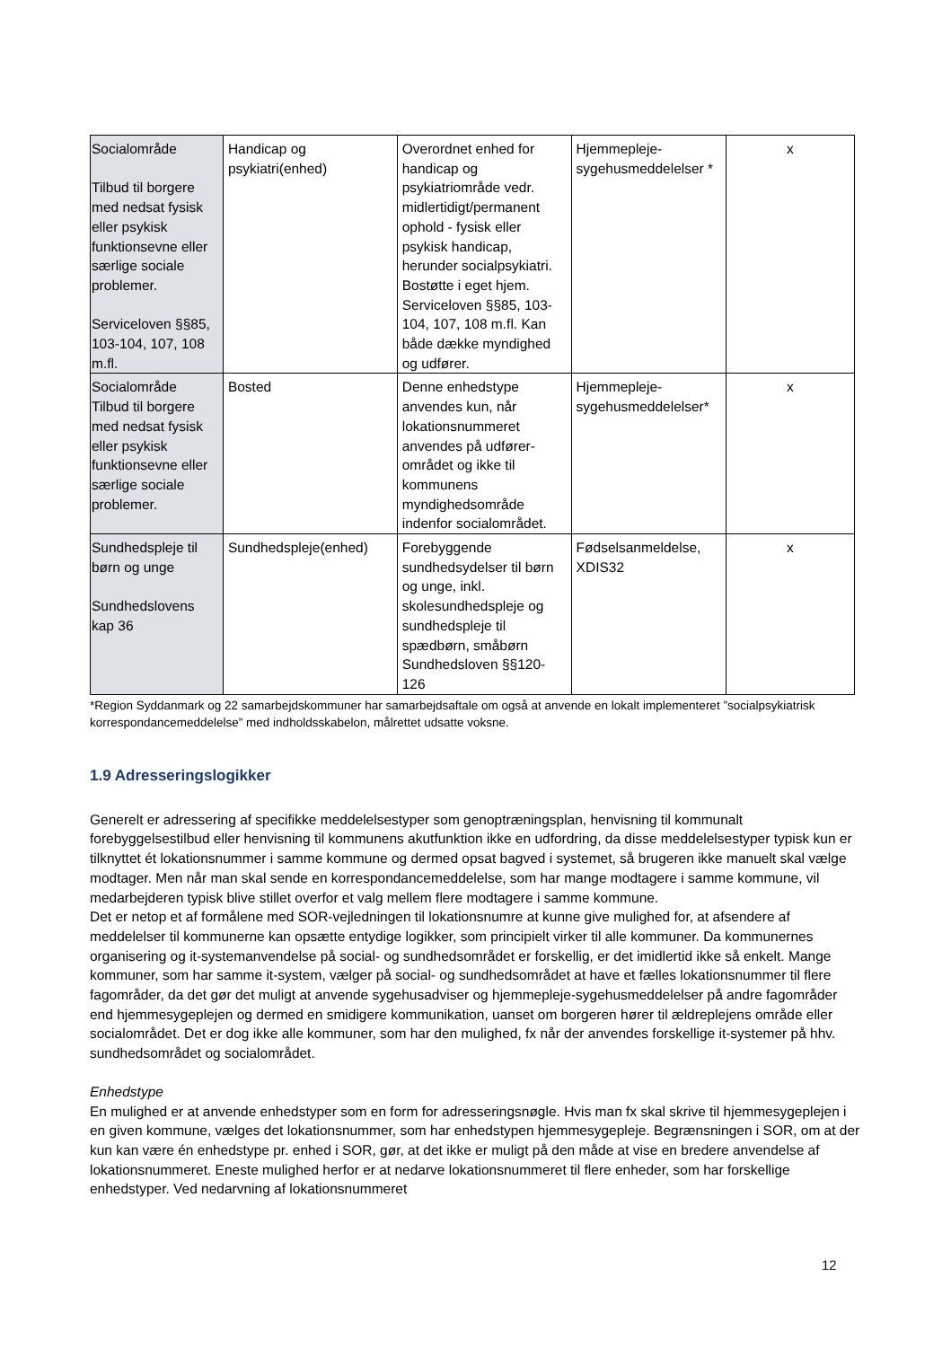| Socialområde Tilbud til borgere med nedsat fysisk eller psykisk funktionsevne eller særlige sociale problemer. Serviceloven §§85, 103-104, 107, 108 m.fl. | Handicap og psykiatri(enhed) | Overordnet enhed for handicap og psykiatriområde vedr. midlertidigt/permanent ophold - fysisk eller psykisk handicap, herunder socialpsykiatri. Bostøtte i eget hjem. Serviceloven §§85, 103-104, 107, 108 m.fl. Kan både dække myndighed og udfører. | Hjemmepleje-sygehusmeddelelser * | x |
| Socialområde Tilbud til borgere med nedsat fysisk eller psykisk funktionsevne eller særlige sociale problemer. | Bosted | Denne enhedstype anvendes kun, når lokationsnummeret anvendes på udfører-området og ikke til kommunens myndighedsområde indenfor socialområdet. | Hjemmepleje-sygehusmeddelelser* | x |
| Sundhedspleje til børn og unge Sundhedslovens kap 36 | Sundhedspleje(enhed) | Forebyggende sundhedsydelser til børn og unge, inkl. skolesundhedspleje og sundhedspleje til spædbørn, småbørn Sundhedsloven §§120-126 | Fødselsanmeldelse, XDIS32 | x |
*Region Syddanmark og 22 samarbejdskommuner har samarbejdsaftale om også at anvende en lokalt implementeret ”socialpsykiatrisk korrespondancemeddelelse” med indholdsskabelon, målrettet udsatte voksne.
1.9 Adresseringslogikker
Generelt er adressering af specifikke meddelelsestyper som genoptræningsplan, henvisning til kommunalt forebyggelsestilbud eller henvisning til kommunens akutfunktion ikke en udfordring, da disse meddelelsestyper typisk kun er tilknyttet ét lokationsnummer i samme kommune og dermed opsat bagved i systemet, så brugeren ikke manuelt skal vælge modtager. Men når man skal sende en korrespondancemeddelelse, som har mange modtagere i samme kommune, vil medarbejderen typisk blive stillet overfor et valg mellem flere modtagere i samme kommune.
Det er netop et af formålene med SOR-vejledningen til lokationsnumre at kunne give mulighed for, at afsendere af meddelelser til kommunerne kan opsætte entydige logikker, som principielt virker til alle kommuner. Da kommunernes organisering og it-systemanvendelse på social- og sundhedsområdet er forskellig, er det imidlertid ikke så enkelt. Mange kommuner, som har samme it-system, vælger på social- og sundhedsområdet at have et fælles lokationsnummer til flere fagområder, da det gør det muligt at anvende sygehusadviser og hjemmepleje-sygehusmeddelelser på andre fagområder end hjemmesygeplejen og dermed en smidigere kommunikation, uanset om borgeren hører til ældreplejens område eller socialområdet. Det er dog ikke alle kommuner, som har den mulighed, fx når der anvendes forskellige it-systemer på hhv. sundhedsområdet og socialområdet.
Enhedstype
En mulighed er at anvende enhedstyper som en form for adresseringsnøgle. Hvis man fx skal skrive til hjemmesygeplejen i en given kommune, vælges det lokationsnummer, som har enhedstypen hjemmesygepleje. Begrænsningen i SOR, om at der kun kan være én enhedstype pr. enhed i SOR, gør, at det ikke er muligt på den måde at vise en bredere anvendelse af lokationsnummeret. Eneste mulighed herfor er at nedarve lokationsnummeret til flere enheder, som har forskellige enhedstyper. Ved nedarvning af lokationsnummeret
12